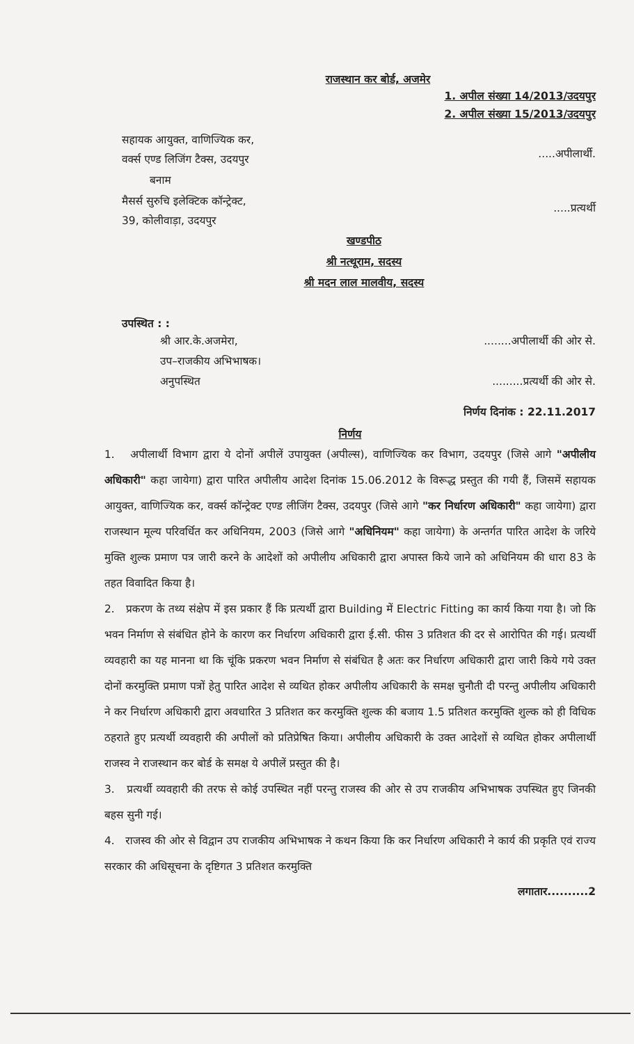राजस्थान कर बोर्ड, अजमेर
1. अपील संख्या 14/2013/उदयपुर
2. अपील संख्या 15/2013/उदयपुर
सहायक आयुक्त, वाणिज्यिक कर,
वर्क्स एण्ड लिजिंग टैक्स, उदयपुर
.....अपीलार्थी.
बनाम
मैसर्स सुरुचि इलेक्टिक कॉन्ट्रेक्ट,
39, कोलीवाड़ा, उदयपुर
.....प्रत्यर्थी
खण्डपीठ
श्री नत्थूराम, सदस्य
श्री मदन लाल मालवीय, सदस्य
उपस्थित : :
श्री आर.के.अजमेरा,
उप–राजकीय अभिभाषक।
अनुपस्थित
........अपीलार्थी की ओर से.
.........प्रत्यर्थी की ओर से.
निर्णय दिनांक : 22.11.2017
निर्णय
1. अपीलार्थी विभाग द्वारा ये दोनों अपीलें उपायुक्त (अपील्स), वाणिज्यिक कर विभाग, उदयपुर (जिसे आगे "अपीलीय अधिकारी" कहा जायेगा) द्वारा पारित अपीलीय आदेश दिनांक 15.06.2012 के विरूद्ध प्रस्तुत की गयी हैं, जिसमें सहायक आयुक्त, वाणिज्यिक कर, वर्क्स कॉन्ट्रेक्ट एण्ड लीजिंग टैक्स, उदयपुर (जिसे आगे "कर निर्धारण अधिकारी" कहा जायेगा) द्वारा राजस्थान मूल्य परिवर्धित कर अधिनियम, 2003 (जिसे आगे "अधिनियम" कहा जायेगा) के अन्तर्गत पारित आदेश के जरिये मुक्ति शुल्क प्रमाण पत्र जारी करने के आदेशों को अपीलीय अधिकारी द्वारा अपास्त किये जाने को अधिनियम की धारा 83 के तहत विवादित किया है।
2. प्रकरण के तथ्य संक्षेप में इस प्रकार हैं कि प्रत्यर्थी द्वारा Building में Electric Fitting का कार्य किया गया है। जो कि भवन निर्माण से संबंधित होने के कारण कर निर्धारण अधिकारी द्वारा ई.सी. फीस 3 प्रतिशत की दर से आरोपित की गई। प्रत्यर्थी व्यवहारी का यह मानना था कि चूंकि प्रकरण भवन निर्माण से संबंधित है अतः कर निर्धारण अधिकारी द्वारा जारी किये गये उक्त दोनों करमुक्ति प्रमाण पत्रों हेतु पारित आदेश से व्यथित होकर अपीलीय अधिकारी के समक्ष चुनौती दी परन्तु अपीलीय अधिकारी ने कर निर्धारण अधिकारी द्वारा अवधारित 3 प्रतिशत कर करमुक्ति शुल्क की बजाय 1.5 प्रतिशत करमुक्ति शुल्क को ही विधिक ठहराते हुए प्रत्यर्थी व्यवहारी की अपीलों को प्रतिप्रेषित किया। अपीलीय अधिकारी के उक्त आदेशों से व्यथित होकर अपीलार्थी राजस्व ने राजस्थान कर बोर्ड के समक्ष ये अपीलें प्रस्तुत की है।
3. प्रत्यर्थी व्यवहारी की तरफ से कोई उपस्थित नहीं परन्तु राजस्व की ओर से उप राजकीय अभिभाषक उपस्थित हुए जिनकी बहस सुनी गई।
4. राजस्व की ओर से विद्वान उप राजकीय अभिभाषक ने कथन किया कि कर निर्धारण अधिकारी ने कार्य की प्रकृति एवं राज्य सरकार की अधिसूचना के दृष्टिगत 3 प्रतिशत करमुक्ति
लगातार..........2